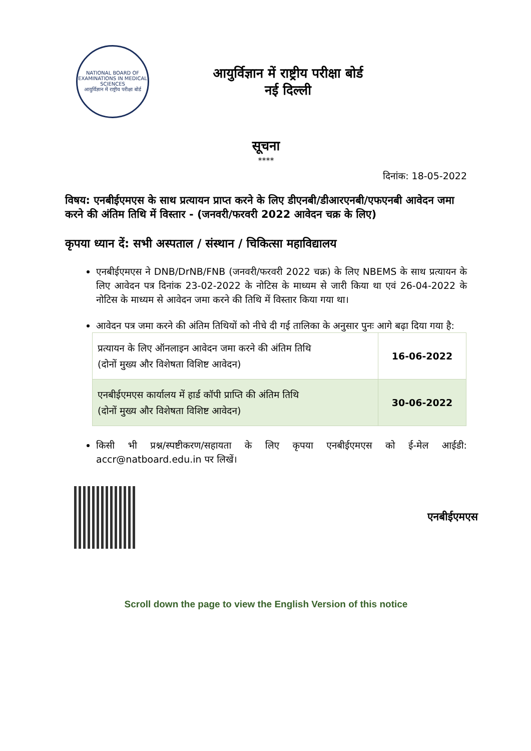NATIONAL BOARD OF EXAMINATIONS IN MEDICAL SCIENCES
आयुर्विज्ञान में राष्ट्रीय परीक्षा बोर्ड
आयुर्विज्ञान में राष्ट्रीय परीक्षा बोर्ड
नई दिल्ली
सूचना
****
दिनांक: 18-05-2022
विषय: एनबीईएमएस के साथ प्रत्यायन प्राप्त करने के लिए डीएनबी/डीआरएनबी/एफएनबी आवेदन जमा करने की अंतिम तिथि में विस्तार - (जनवरी/फरवरी 2022 आवेदन चक्र के लिए)
कृपया ध्यान दें: सभी अस्पताल / संस्थान / चिकित्सा महाविद्यालय
एनबीईएमएस ने DNB/DrNB/FNB (जनवरी/फरवरी 2022 चक्र) के लिए NBEMS के साथ प्रत्यायन के लिए आवेदन पत्र दिनांक 23-02-2022 के नोटिस के माध्यम से जारी किया था एवं 26-04-2022 के नोटिस के माध्यम से आवेदन जमा करने की तिथि में विस्तार किया गया था।
आवेदन पत्र जमा करने की अंतिम तिथियों को नीचे दी गई तालिका के अनुसार पुनः आगे बढ़ा दिया गया है:
| प्रत्यायन के लिए ऑनलाइन आवेदन जमा करने की अंतिम तिथि (दोनों मुख्य और विशेषता विशिष्ट आवेदन) | 16-06-2022 |
| एनबीईएमएस कार्यालय में हार्ड कॉपी प्राप्ति की अंतिम तिथि (दोनों मुख्य और विशेषता विशिष्ट आवेदन) | 30-06-2022 |
किसी भी प्रश्न/स्पष्टीकरण/सहायता के लिए कृपया एनबीईएमएस को ई-मेल आईडी: accr@natboard.edu.in पर लिखें।
एनबीईएमएस
Scroll down the page to view the English Version of this notice